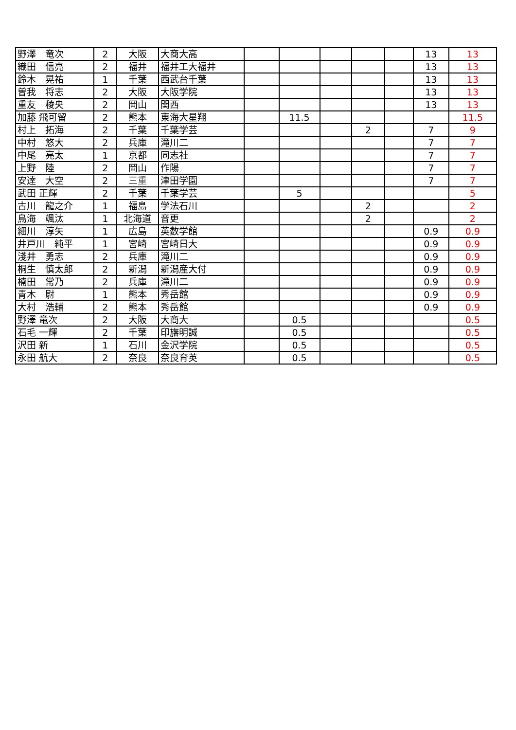| 野澤 竜次 | 2 | 大阪 | 大商大高 | | | | | | 13 | 13 |
| 織田 信亮 | 2 | 福井 | 福井工大福井 | | | | | | 13 | 13 |
| 鈴木 晃祐 | 1 | 千葉 | 西武台千葉 | | | | | | 13 | 13 |
| 曽我 将志 | 2 | 大阪 | 大阪学院 | | | | | | 13 | 13 |
| 重友 稜央 | 2 | 岡山 | 関西 | | | | | | 13 | 13 |
| 加藤 飛可留 | 2 | 熊本 | 東海大星翔 | | 11.5 | | | | | 11.5 |
| 村上 拓海 | 2 | 千葉 | 千葉学芸 | | | | 2 | | 7 | 9 |
| 中村 悠大 | 2 | 兵庫 | 滝川二 | | | | | | 7 | 7 |
| 中尾 亮太 | 1 | 京都 | 同志社 | | | | | | 7 | 7 |
| 上野 陸 | 2 | 岡山 | 作陽 | | | | | | 7 | 7 |
| 安達 大空 | 2 | 三重 | 津田学園 | | | | | | 7 | 7 |
| 武田 正輝 | 2 | 千葉 | 千葉学芸 | | 5 | | | | | 5 |
| 古川 龍之介 | 1 | 福島 | 学法石川 | | | | 2 | | | 2 |
| 鳥海 颯汰 | 1 | 北海道 | 音更 | | | | 2 | | | 2 |
| 細川 淳矢 | 1 | 広島 | 英数学館 | | | | | | 0.9 | 0.9 |
| 井戸川 純平 | 1 | 宮崎 | 宮崎日大 | | | | | | 0.9 | 0.9 |
| 淺井 勇志 | 2 | 兵庫 | 滝川二 | | | | | | 0.9 | 0.9 |
| 桐生 慎太郎 | 2 | 新潟 | 新潟産大付 | | | | | | 0.9 | 0.9 |
| 楠田 常乃 | 2 | 兵庫 | 滝川二 | | | | | | 0.9 | 0.9 |
| 青木 尉 | 1 | 熊本 | 秀岳館 | | | | | | 0.9 | 0.9 |
| 大村 浩輔 | 2 | 熊本 | 秀岳館 | | | | | | 0.9 | 0.9 |
| 野澤 竜次 | 2 | 大阪 | 大商大 | | 0.5 | | | | | 0.5 |
| 石毛 一輝 | 2 | 千葉 | 印旛明誠 | | 0.5 | | | | | 0.5 |
| 沢田 新 | 1 | 石川 | 金沢学院 | | 0.5 | | | | | 0.5 |
| 永田 航大 | 2 | 奈良 | 奈良育英 | | 0.5 | | | | | 0.5 |